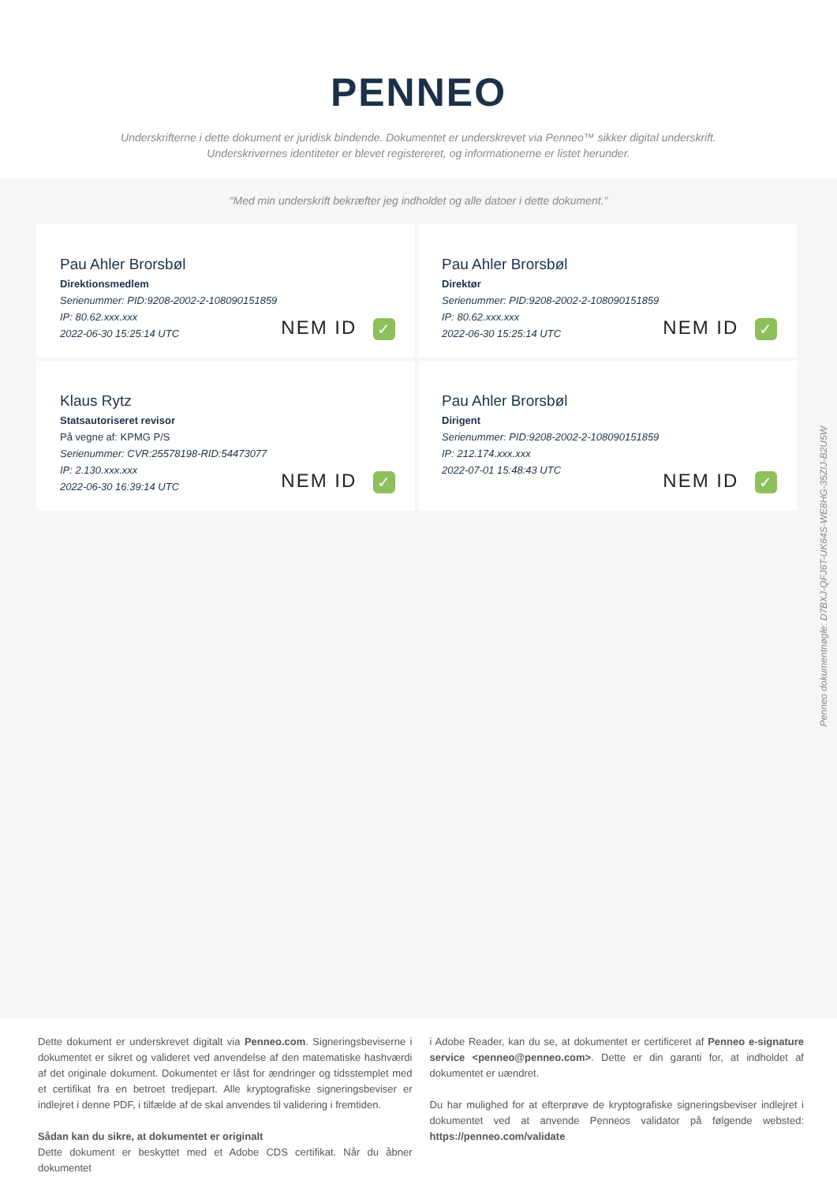PENNEO
Underskrifterne i dette dokument er juridisk bindende. Dokumentet er underskrevet via Penneo™ sikker digital underskrift.
Underskrivernes identiteter er blevet registereret, og informationerne er listet herunder.
“Med min underskrift bekræfter jeg indholdet og alle datoer i dette dokument.”
Pau Ahler Brorsbøl
Direktionsmedlem
Serienummer: PID:9208-2002-2-108090151859
IP: 80.62.xxx.xxx
2022-06-30 15:25:14 UTC
NEM ID ✓
Pau Ahler Brorsbøl
Direktør
Serienummer: PID:9208-2002-2-108090151859
IP: 80.62.xxx.xxx
2022-06-30 15:25:14 UTC
NEM ID ✓
Klaus Rytz
Statsautoriseret revisor
På vegne af: KPMG P/S
Serienummer: CVR:25578198-RID:54473077
IP: 2.130.xxx.xxx
2022-06-30 16:39:14 UTC
NEM ID ✓
Pau Ahler Brorsbøl
Dirigent
Serienummer: PID:9208-2002-2-108090151859
IP: 212.174.xxx.xxx
2022-07-01 15:48:43 UTC
NEM ID ✓
Penneo dokumentnøgle: D7BXJ-QFJ6T-UK64S-WE8HG-35ZIJ-B2U5W
Dette dokument er underskrevet digitalt via Penneo.com. Signeringsbeviserne i dokumentet er sikret og valideret ved anvendelse af den matematiske hashværdi af det originale dokument. Dokumentet er låst for ændringer og tidsstemplet med et certifikat fra en betroet tredjepart. Alle kryptografiske signeringsbeviser er indlejret i denne PDF, i tilfælde af de skal anvendes til validering i fremtiden.
Sådan kan du sikre, at dokumentet er originalt
Dette dokument er beskyttet med et Adobe CDS certifikat. Når du åbner dokumentet
i Adobe Reader, kan du se, at dokumentet er certificeret af Penneo e-signature service <penneo@penneo.com>. Dette er din garanti for, at indholdet af dokumentet er uændret.
Du har mulighed for at efterprøve de kryptografiske signeringsbeviser indlejret i dokumentet ved at anvende Penneos validator på følgende websted: https://penneo.com/validate